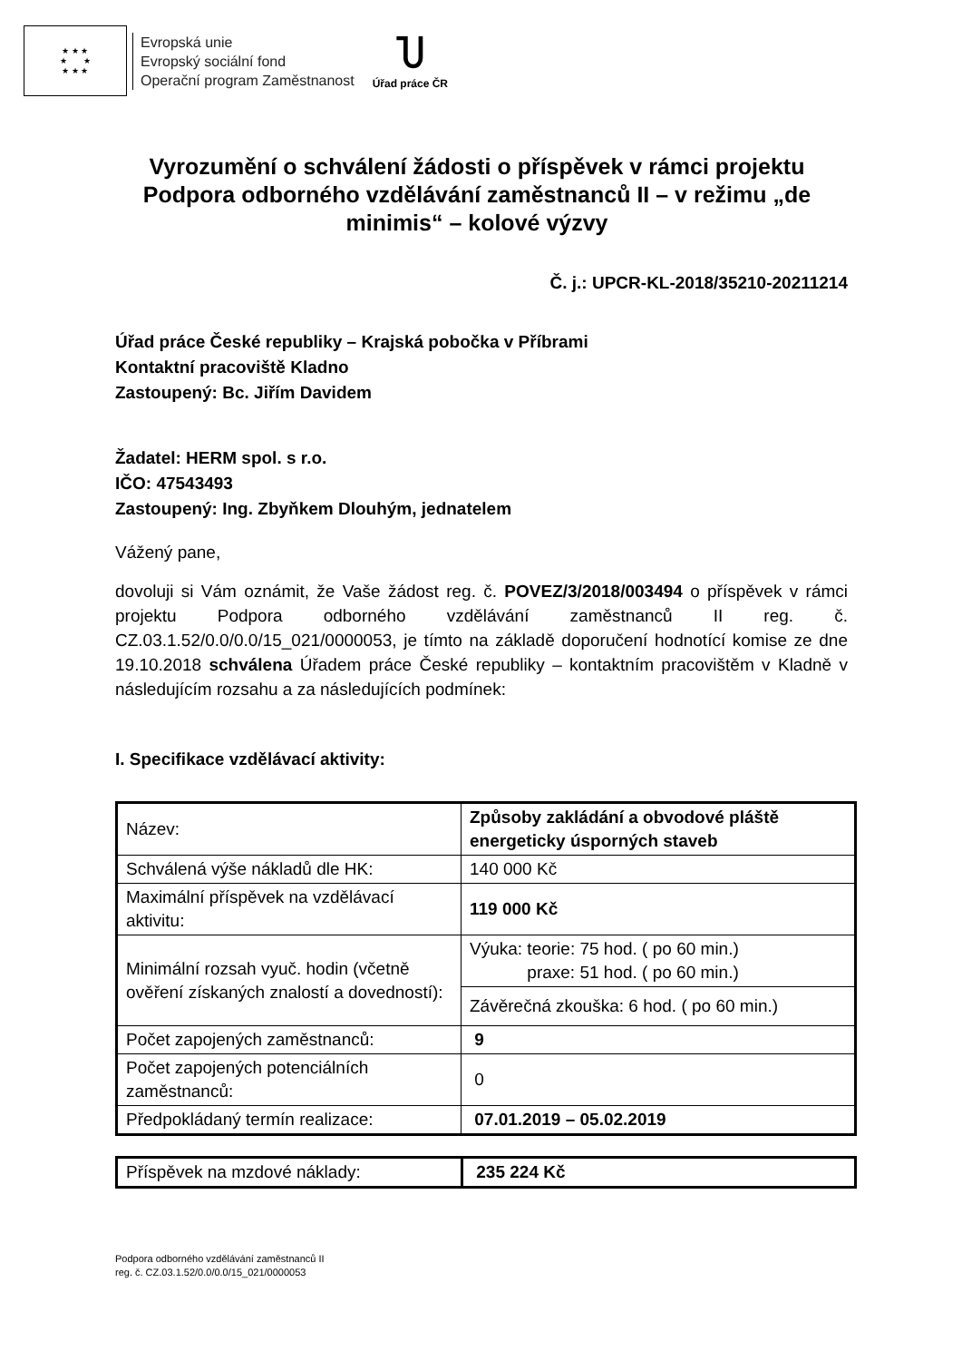★ ★ ★
★ ★
★ ★ ★
Evropská unie
Evropský sociální fond
Operační program Zaměstnanost
Ⴎ
Úřad práce ČR
Vyrozumění o schválení žádosti o příspěvek v rámci projektu Podpora odborného vzdělávání zaměstnanců II – v režimu „de minimis“ – kolové výzvy
Č. j.: UPCR-KL-2018/35210-20211214
Úřad práce České republiky – Krajská pobočka v Příbrami
Kontaktní pracoviště Kladno
Zastoupený: Bc. Jiřím Davidem
Žadatel: HERM spol. s r.o.
IČO: 47543493
Zastoupený: Ing. Zbyňkem Dlouhým, jednatelem
Vážený pane,
dovoluji si Vám oznámit, že Vaše žádost reg. č. POVEZ/3/2018/003494 o příspěvek v rámci projektu Podpora odborného vzdělávání zaměstnanců II reg. č. CZ.03.1.52/0.0/0.0/15_021/0000053, je tímto na základě doporučení hodnotící komise ze dne 19.10.2018 schválena Úřadem práce České republiky – kontaktním pracovištěm v Kladně v následujícím rozsahu a za následujících podmínek:
I. Specifikace vzdělávací aktivity:
| Název: | Způsoby zakládání a obvodové pláště energeticky úsporných staveb |
| Schválená výše nákladů dle HK: | 140 000 Kč |
| Maximální příspěvek na vzdělávací aktivitu: | 119 000 Kč |
| Minimální rozsah vyuč. hodin (včetně ověření získaných znalostí a dovedností): | Výuka: teorie: 75 hod. ( po 60 min.) praxe: 51 hod. ( po 60 min.) |
| | Závěrečná zkouška: 6 hod. ( po 60 min.) |
| Počet zapojených zaměstnanců: | 9 |
| Počet zapojených potenciálních zaměstnanců: | 0 |
| Předpokládaný termín realizace: | 07.01.2019 – 05.02.2019 |
| Příspěvek na mzdové náklady: | 235 224 Kč |
Podpora odborného vzdělávání zaměstnanců II
reg. č. CZ.03.1.52/0.0/0.0/15_021/0000053